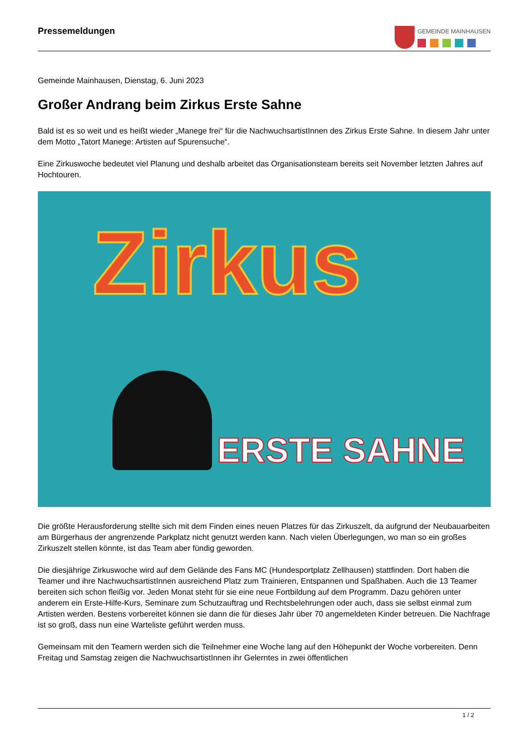Pressemeldungen
GEMEINDE MAINHAUSEN
Gemeinde Mainhausen, Dienstag, 6. Juni 2023
Großer Andrang beim Zirkus Erste Sahne
Bald ist es so weit und es heißt wieder „Manege frei“ für die NachwuchsartistInnen des Zirkus Erste Sahne. In diesem Jahr unter dem Motto „Tatort Manege: Artisten auf Spurensuche“.
Eine Zirkuswoche bedeutet viel Planung und deshalb arbeitet das Organisationsteam bereits seit November letzten Jahres auf Hochtouren.
Zirkus
ERSTE SAHNE
Die größte Herausforderung stellte sich mit dem Finden eines neuen Platzes für das Zirkuszelt, da aufgrund der Neubauarbeiten am Bürgerhaus der angrenzende Parkplatz nicht genutzt werden kann. Nach vielen Überlegungen, wo man so ein großes Zirkuszelt stellen könnte, ist das Team aber fündig geworden.
Die diesjährige Zirkuswoche wird auf dem Gelände des Fans MC (Hundesportplatz Zellhausen) stattfinden. Dort haben die Teamer und ihre NachwuchsartistInnen ausreichend Platz zum Trainieren, Entspannen und Spaßhaben. Auch die 13 Teamer bereiten sich schon fleißig vor. Jeden Monat steht für sie eine neue Fortbildung auf dem Programm. Dazu gehören unter anderem ein Erste-Hilfe-Kurs, Seminare zum Schutzauftrag und Rechtsbelehrungen oder auch, dass sie selbst einmal zum Artisten werden. Bestens vorbereitet können sie dann die für dieses Jahr über 70 angemeldeten Kinder betreuen. Die Nachfrage ist so groß, dass nun eine Warteliste geführt werden muss.
Gemeinsam mit den Teamern werden sich die Teilnehmer eine Woche lang auf den Höhepunkt der Woche vorbereiten. Denn Freitag und Samstag zeigen die NachwuchsartistInnen ihr Gelerntes in zwei öffentlichen
1 / 2